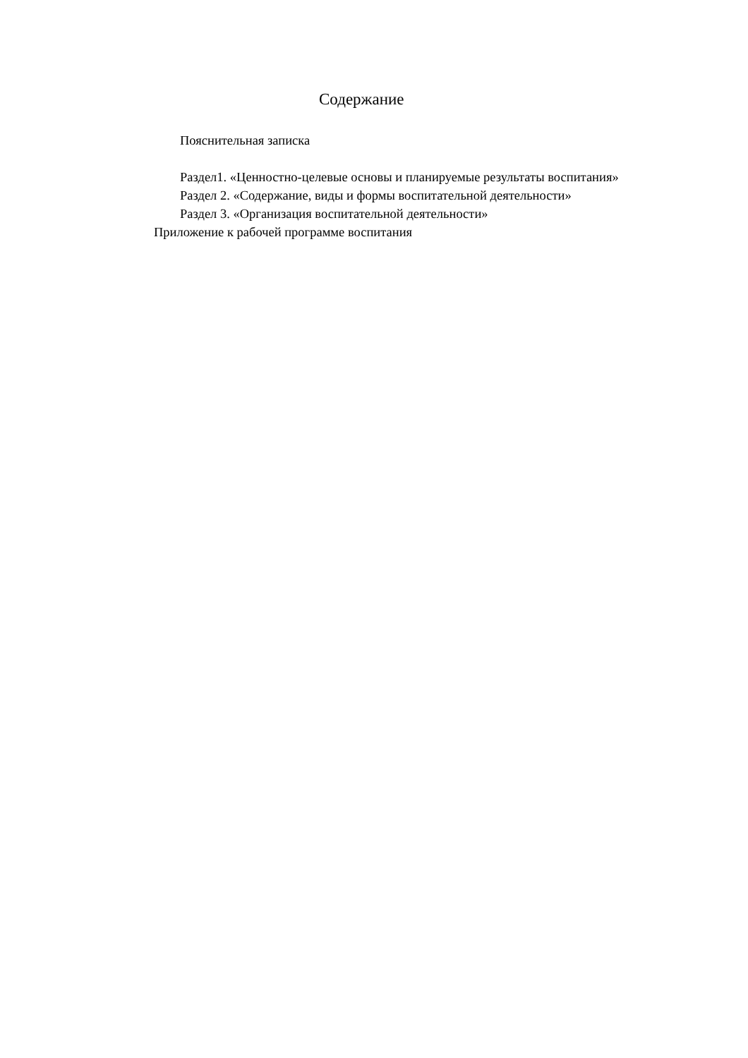Содержание
Пояснительная записка
Раздел1. «Ценностно-целевые основы и планируемые результаты воспитания»
Раздел 2. «Содержание, виды и формы воспитательной деятельности»
Раздел 3. «Организация воспитательной деятельности»
Приложение к рабочей программе воспитания